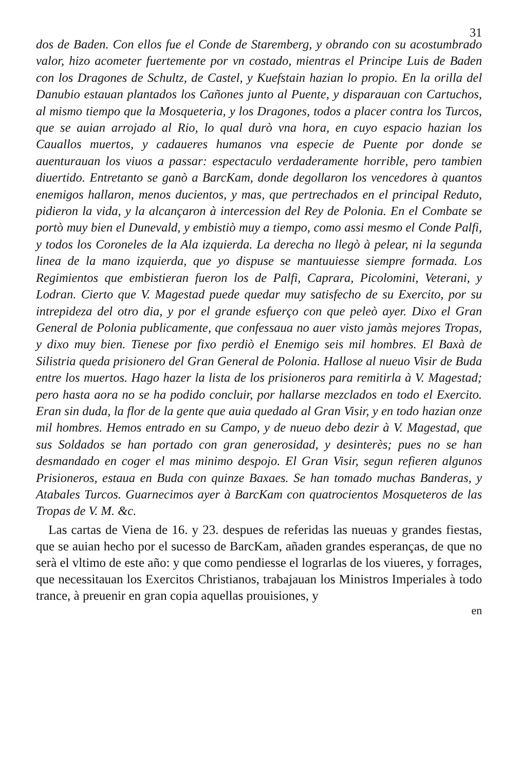31
dos de Baden. Con ellos fue el Conde de Staremberg, y obrando con su acostumbrado valor, hizo acometer fuertemente por vn costado, mientras el Principe Luis de Baden con los Dragones de Schultz, de Castel, y Kuefstain hazian lo propio. En la orilla del Danubio estauan plantados los Cañones junto al Puente, y disparauan con Cartuchos, al mismo tiempo que la Mosqueteria, y los Dragones, todos a placer contra los Turcos, que se auian arrojado al Rio, lo qual durò vna hora, en cuyo espacio hazian los Cauallos muertos, y cadaueres humanos vna especie de Puente por donde se auenturauan los viuos a passar: espectaculo verdaderamente horrible, pero tambien diuertido. Entretanto se ganò a BarcKam, donde degollaron los vencedores à quantos enemigos hallaron, menos ducientos, y mas, que pertrechados en el principal Reduto, pidieron la vida, y la alcançaron à intercession del Rey de Polonia. En el Combate se portò muy bien el Dunevald, y embistiò muy a tiempo, como assi mesmo el Conde Palfi, y todos los Coroneles de la Ala izquierda. La derecha no llegò à pelear, ni la segunda linea de la mano izquierda, que yo dispuse se mantuuiesse siempre formada. Los Regimientos que embistieran fueron los de Palfi, Caprara, Picolomini, Veterani, y Lodran. Cierto que V. Magestad puede quedar muy satisfecho de su Exercito, por su intrepideza del otro dia, y por el grande esfuerço con que peleò ayer. Dixo el Gran General de Polonia publicamente, que confessaua no auer visto jamàs mejores Tropas, y dixo muy bien. Tienese por fixo perdiò el Enemigo seis mil hombres. El Baxà de Silistria queda prisionero del Gran General de Polonia. Hallose al nueuo Visir de Buda entre los muertos. Hago hazer la lista de los prisioneros para remitirla à V. Magestad; pero hasta aora no se ha podido concluir, por hallarse mezclados en todo el Exercito. Eran sin duda, la flor de la gente que auia quedado al Gran Visir, y en todo hazian onze mil hombres. Hemos entrado en su Campo, y de nueuo debo dezir à V. Magestad, que sus Soldados se han portado con gran generosidad, y desinterès; pues no se han desmandado en coger el mas minimo despojo. El Gran Visir, segun refieren algunos Prisioneros, estaua en Buda con quinze Baxaes. Se han tomado muchas Banderas, y Atabales Turcos. Guarnecimos ayer à BarcKam con quatrocientos Mosqueteros de las Tropas de V. M. &c.
Las cartas de Viena de 16. y 23. despues de referidas las nueuas y grandes fiestas, que se auian hecho por el sucesso de BarcKam, añaden grandes esperanças, de que no serà el vltimo de este año: y que como pendiesse el lograrlas de los viueres, y forrages, que necessitauan los Exercitos Christianos, trabajauan los Ministros Imperiales à todo trance, à preuenir en gran copia aquellas prouisiones, y
en